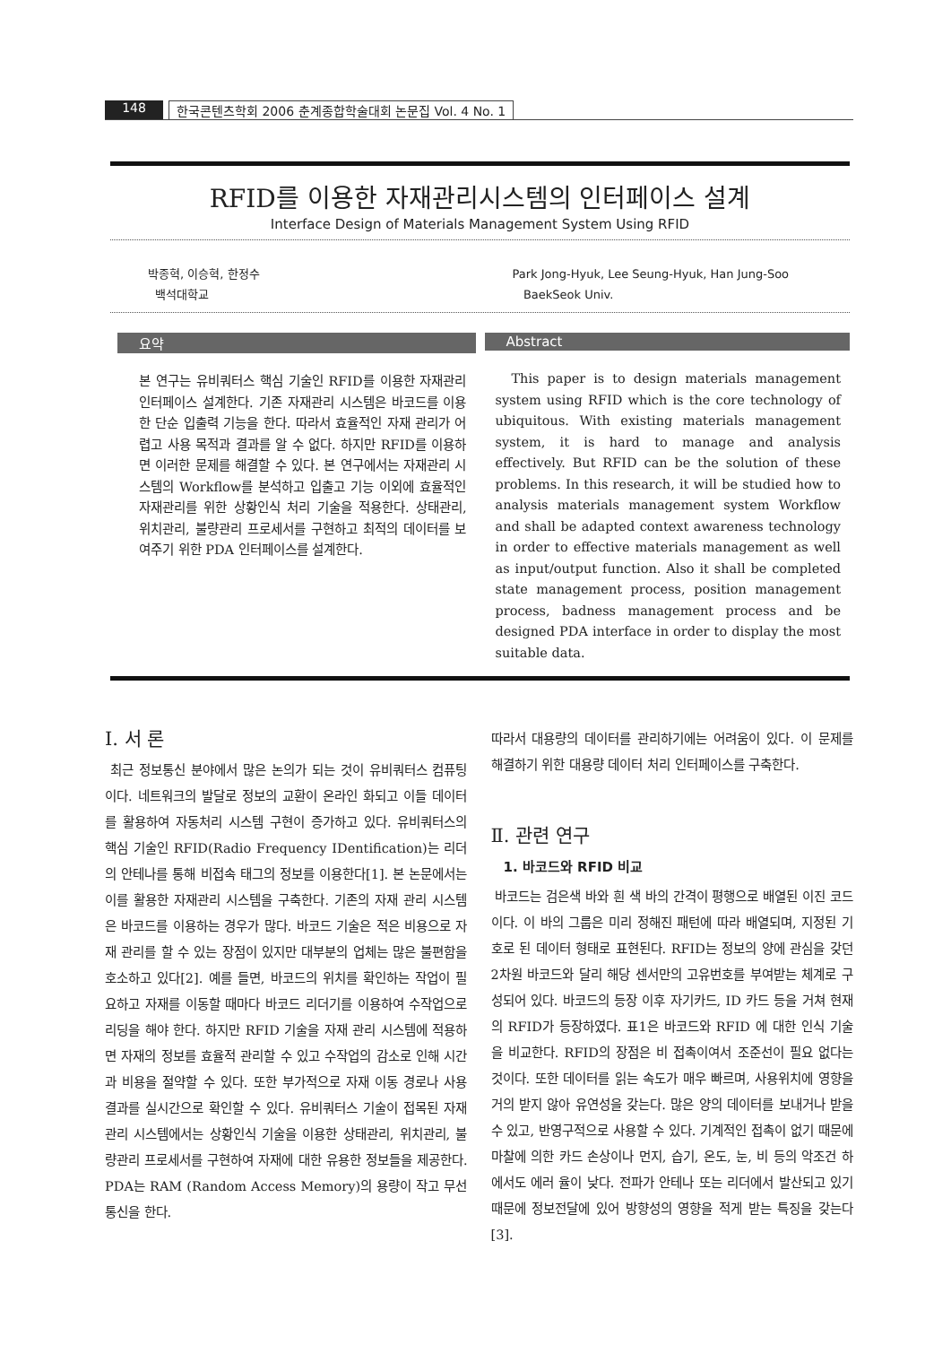148 한국콘텐츠학회 2006 춘계종합학술대회 논문집 Vol. 4 No. 1
RFID를 이용한 자재관리시스템의 인터페이스 설계
Interface Design of Materials Management System Using RFID
박종혁, 이승혁, 한정수
백석대학교
Park Jong-Hyuk, Lee Seung-Hyuk, Han Jung-Soo
BaekSeok Univ.
요약
본 연구는 유비쿼터스 핵심 기술인 RFID를 이용한 자재관리 인터페이스 설계한다. 기존 자재관리 시스템은 바코드를 이용한 단순 입출력 기능을 한다. 따라서 효율적인 자재 관리가 어렵고 사용 목적과 결과를 알 수 없다. 하지만 RFID를 이용하면 이러한 문제를 해결할 수 있다. 본 연구에서는 자재관리 시스템의 Workflow를 분석하고 입출고 기능 이외에 효율적인 자재관리를 위한 상황인식 처리 기술을 적용한다. 상태관리, 위치관리, 불량관리 프로세서를 구현하고 최적의 데이터를 보여주기 위한 PDA 인터페이스를 설계한다.
Abstract
This paper is to design materials management system using RFID which is the core technology of ubiquitous. With existing materials management system, it is hard to manage and analysis effectively. But RFID can be the solution of these problems. In this research, it will be studied how to analysis materials management system Workflow and shall be adapted context awareness technology in order to effective materials management as well as input/output function. Also it shall be completed state management process, position management process, badness management process and be designed PDA interface in order to display the most suitable data.
I. 서 론
최근 정보통신 분야에서 많은 논의가 되는 것이 유비쿼터스 컴퓨팅이다. 네트워크의 발달로 정보의 교환이 온라인 화되고 이들 데이터를 활용하여 자동처리 시스템 구현이 증가하고 있다. 유비쿼터스의 핵심 기술인 RFID(Radio Frequency IDentification)는 리더의 안테나를 통해 비접속 태그의 정보를 이용한다[1]. 본 논문에서는 이를 활용한 자재관리 시스템을 구축한다. 기존의 자재 관리 시스템은 바코드를 이용하는 경우가 많다. 바코드 기술은 적은 비용으로 자재 관리를 할 수 있는 장점이 있지만 대부분의 업체는 많은 불편함을 호소하고 있다[2]. 예를 들면, 바코드의 위치를 확인하는 작업이 필요하고 자재를 이동할 때마다 바코드 리더기를 이용하여 수작업으로 리딩을 해야 한다. 하지만 RFID 기술을 자재 관리 시스템에 적용하면 자재의 정보를 효율적 관리할 수 있고 수작업의 감소로 인해 시간과 비용을 절약할 수 있다. 또한 부가적으로 자재 이동 경로나 사용 결과를 실시간으로 확인할 수 있다. 유비쿼터스 기술이 접목된 자재관리 시스템에서는 상황인식 기술을 이용한 상태관리, 위치관리, 불량관리 프로세서를 구현하여 자재에 대한 유용한 정보들을 제공한다. PDA는 RAM (Random Access Memory)의 용량이 작고 무선 통신을 한다.
따라서 대용량의 데이터를 관리하기에는 어려움이 있다. 이 문제를 해결하기 위한 대용량 데이터 처리 인터페이스를 구축한다.
Ⅱ. 관련 연구
1. 바코드와 RFID 비교
바코드는 검은색 바와 흰 색 바의 간격이 평행으로 배열된 이진 코드이다. 이 바의 그룹은 미리 정해진 패턴에 따라 배열되며, 지정된 기호로 된 데이터 형태로 표현된다. RFID는 정보의 양에 관심을 갖던 2차원 바코드와 달리 해당 센서만의 고유번호를 부여받는 체계로 구성되어 있다. 바코드의 등장 이후 자기카드, ID 카드 등을 거쳐 현재의 RFID가 등장하였다. 표1은 바코드와 RFID 에 대한 인식 기술을 비교한다. RFID의 장점은 비 접촉이여서 조준선이 필요 없다는 것이다. 또한 데이터를 읽는 속도가 매우 빠르며, 사용위치에 영향을 거의 받지 않아 유연성을 갖는다. 많은 양의 데이터를 보내거나 받을 수 있고, 반영구적으로 사용할 수 있다. 기계적인 접촉이 없기 때문에 마찰에 의한 카드 손상이나 먼지, 습기, 온도, 눈, 비 등의 악조건 하에서도 에러 율이 낮다. 전파가 안테나 또는 리더에서 발산되고 있기 때문에 정보전달에 있어 방향성의 영향을 적게 받는 특징을 갖는다[3].